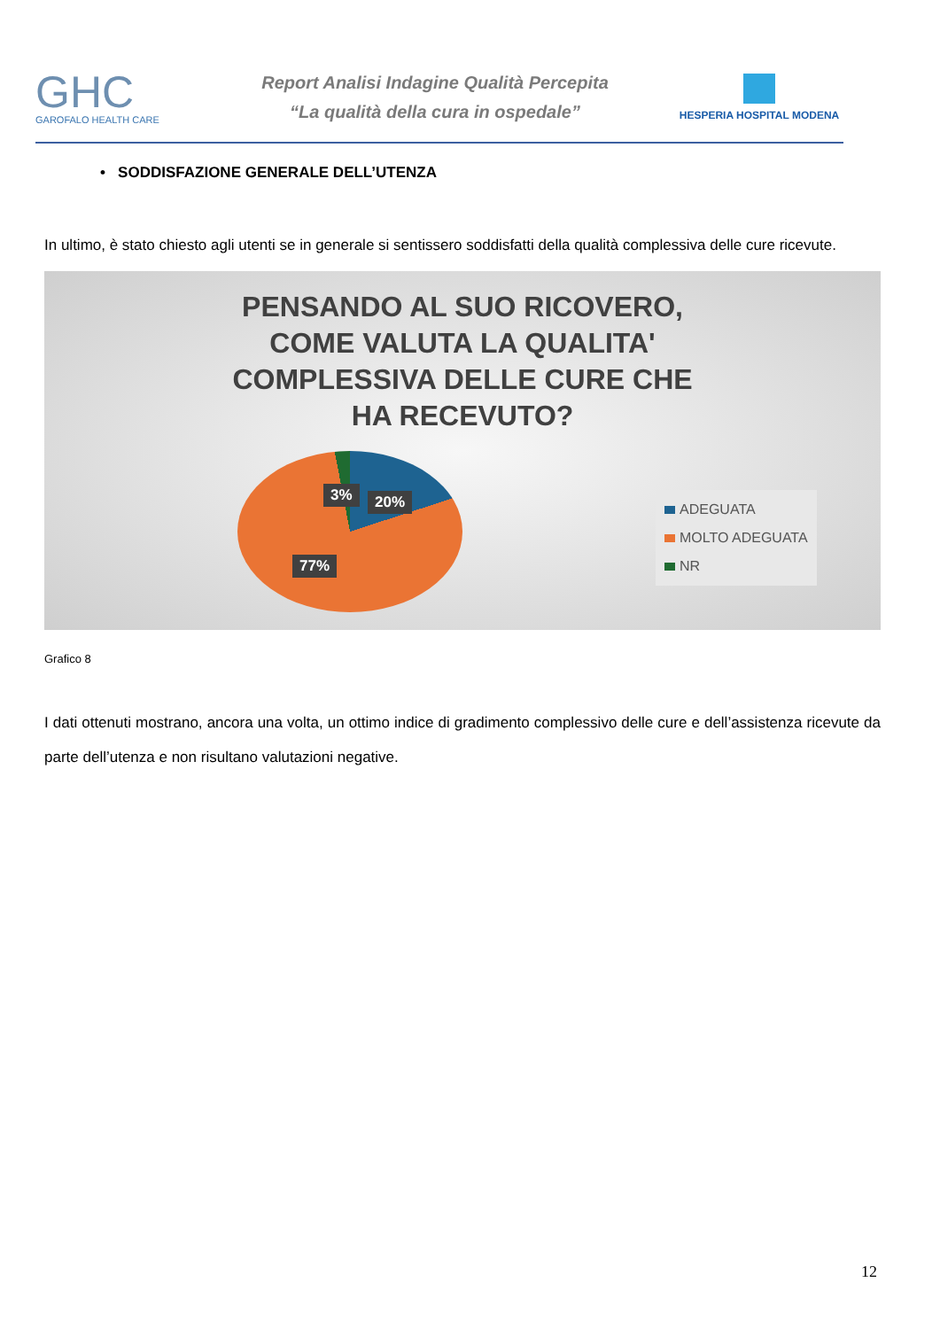GHC
GAROFALO HEALTH CARE
Report Analisi Indagine Qualità Percepita
“La qualità della cura in ospedale”
HESPERIA HOSPITAL MODENA
• SODDISFAZIONE GENERALE DELL’UTENZA
In ultimo, è stato chiesto agli utenti se in generale si sentissero soddisfatti della qualità complessiva delle cure ricevute.
PENSANDO AL SUO RICOVERO,
COME VALUTA LA QUALITA'
COMPLESSIVA DELLE CURE CHE
HA RECEVUTO?
3% 20%
77%
ADEGUATA
MOLTO ADEGUATA
NR
Grafico 8
I dati ottenuti mostrano, ancora una volta, un ottimo indice di gradimento complessivo delle cure e dell’assistenza ricevute da parte dell’utenza e non risultano valutazioni negative.
12